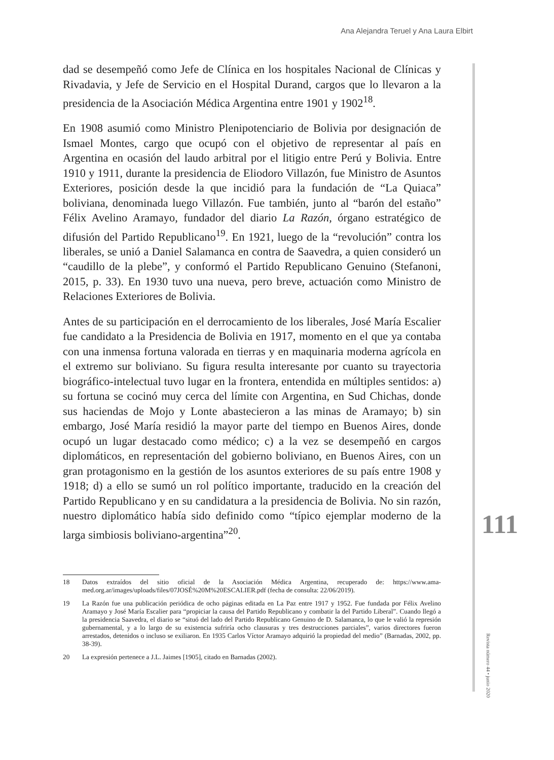Ana Alejandra Teruel y Ana Laura Elbirt
111
Revista número 44 • junio 2020
dad se desempeñó como Jefe de Clínica en los hospitales Nacional de Clínicas y Rivadavia, y Jefe de Servicio en el Hospital Durand, cargos que lo llevaron a la presidencia de la Asociación Médica Argentina entre 1901 y 1902<sup>18</sup>.
En 1908 asumió como Ministro Plenipotenciario de Bolivia por designación de Ismael Montes, cargo que ocupó con el objetivo de representar al país en Argentina en ocasión del laudo arbitral por el litigio entre Perú y Bolivia. Entre 1910 y 1911, durante la presidencia de Eliodoro Villazón, fue Ministro de Asuntos Exteriores, posición desde la que incidió para la fundación de “La Quiaca” boliviana, denominada luego Villazón. Fue también, junto al “barón del estaño” Félix Avelino Aramayo, fundador del diario La Razón, órgano estratégico de difusión del Partido Republicano<sup>19</sup>. En 1921, luego de la “revolución” contra los liberales, se unió a Daniel Salamanca en contra de Saavedra, a quien consideró un “caudillo de la plebe”, y conformó el Partido Republicano Genuino (Stefanoni, 2015, p. 33). En 1930 tuvo una nueva, pero breve, actuación como Ministro de Relaciones Exteriores de Bolivia.
Antes de su participación en el derrocamiento de los liberales, José María Escalier fue candidato a la Presidencia de Bolivia en 1917, momento en el que ya contaba con una inmensa fortuna valorada en tierras y en maquinaria moderna agrícola en el extremo sur boliviano. Su figura resulta interesante por cuanto su trayectoria biográfico-intelectual tuvo lugar en la frontera, entendida en múltiples sentidos: a) su fortuna se cocinó muy cerca del límite con Argentina, en Sud Chichas, donde sus haciendas de Mojo y Lonte abastecieron a las minas de Aramayo; b) sin embargo, José María residió la mayor parte del tiempo en Buenos Aires, donde ocupó un lugar destacado como médico; c) a la vez se desempeñó en cargos diplomáticos, en representación del gobierno boliviano, en Buenos Aires, con un gran protagonismo en la gestión de los asuntos exteriores de su país entre 1908 y 1918; d) a ello se sumó un rol político importante, traducido en la creación del Partido Republicano y en su candidatura a la presidencia de Bolivia. No sin razón, nuestro diplomático había sido definido como “típico ejemplar moderno de la larga simbiosis boliviano-argentina”<sup>20</sup>.
18 Datos extraídos del sitio oficial de la Asociación Médica Argentina, recuperado de: https://www.ama-med.org.ar/images/uploads/files/07JOSÉ%20M%20ESCALIER.pdf (fecha de consulta: 22/06/2019).
19 La Razón fue una publicación periódica de ocho páginas editada en La Paz entre 1917 y 1952. Fue fundada por Félix Avelino Aramayo y José María Escalier para “propiciar la causa del Partido Republicano y combatir la del Partido Liberal”. Cuando llegó a la presidencia Saavedra, el diario se “situó del lado del Partido Republicano Genuino de D. Salamanca, lo que le valió la represión gubernamental, y a lo largo de su existencia sufriría ocho clausuras y tres destrucciones parciales”, varios directores fueron arrestados, detenidos o incluso se exiliaron. En 1935 Carlos Víctor Aramayo adquirió la propiedad del medio” (Barnadas, 2002, pp. 38-39).
20 La expresión pertenece a J.L. Jaimes [1905], citado en Barnadas (2002).